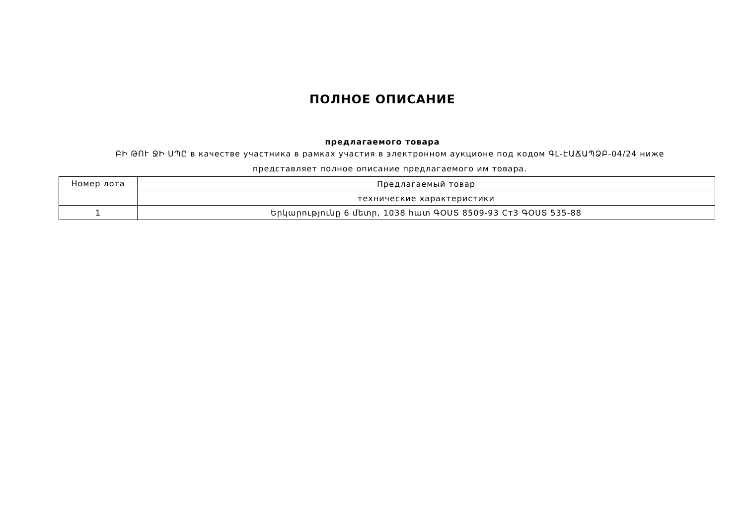ПОЛНОЕ ОПИСАНИЕ
предлагаемого товара
ԲԻ ԹՈՒ ՋԻ ՍՊԸ в качестве участника в рамках участия в электронном аукционе под кодом ԳԼ-ԷԱՃԱՊՁԲ-04/24 ниже представляет полное описание предлагаемого им товара.
| Номер лота | Предлагаемый товар |
| | технические характеристики |
| 1 | Երկարությունը 6 մետր, 1038 հատ ԳՕՍՏ 8509-93 Ст3 ԳՕՍՏ 535-88 |